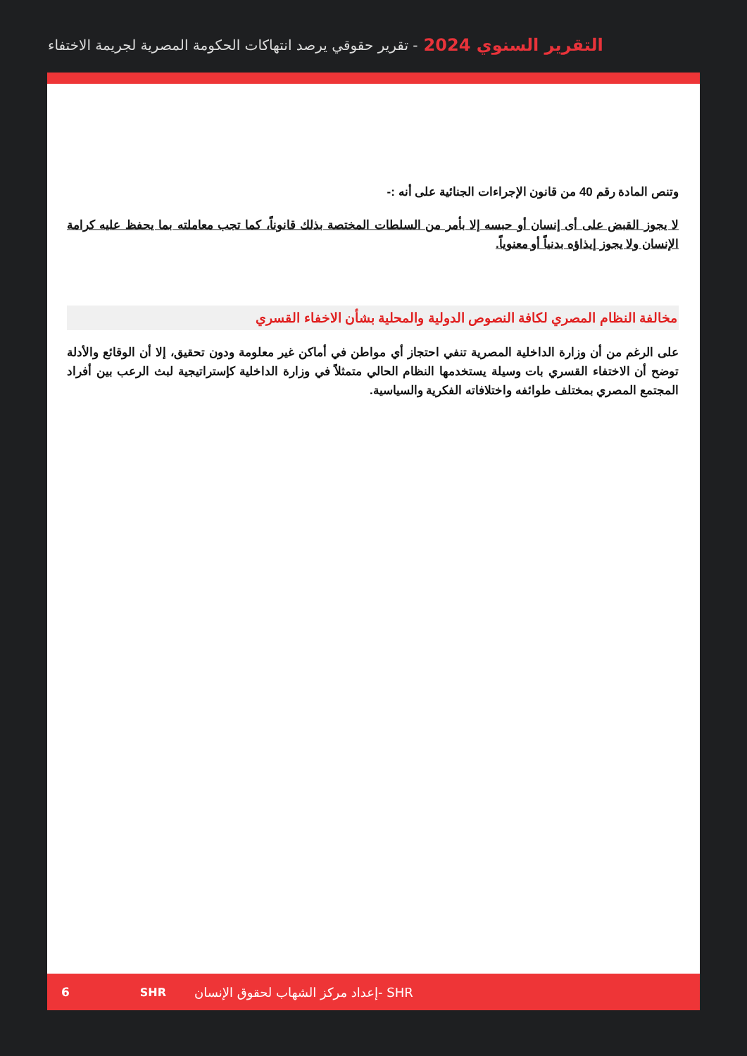التقرير السنوي 2024 - تقرير حقوقي يرصد انتهاكات الحكومة المصرية لجريمة الاختفاء
وتنص المادة رقم 40 من قانون الإجراءات الجنائية على أنه :-
لا يجوز القبض على أى إنسان أو حبسه إلا بأمر من السلطات المختصة بذلك قانوناً، كما تجب معاملته بما يحفظ عليه كرامة الإنسان ولا يجوز إيذاؤه بدنياً أو معنوياً.
مخالفة النظام المصري لكافة النصوص الدولية والمحلية بشأن الاخفاء القسري
على الرغم من أن وزارة الداخلية المصرية تنفي احتجاز أي مواطن في أماكن غير معلومة ودون تحقيق، إلا أن الوقائع والأدلة توضح أن الاختفاء القسري بات وسيلة يستخدمها النظام الحالي متمثلاً في وزارة الداخلية كإستراتيجية لبث الرعب بين أفراد المجتمع المصري بمختلف طوائفه واختلافاته الفكرية والسياسية.
6 SHR إعداد مركز الشهاب لحقوق الإنسان- SHR